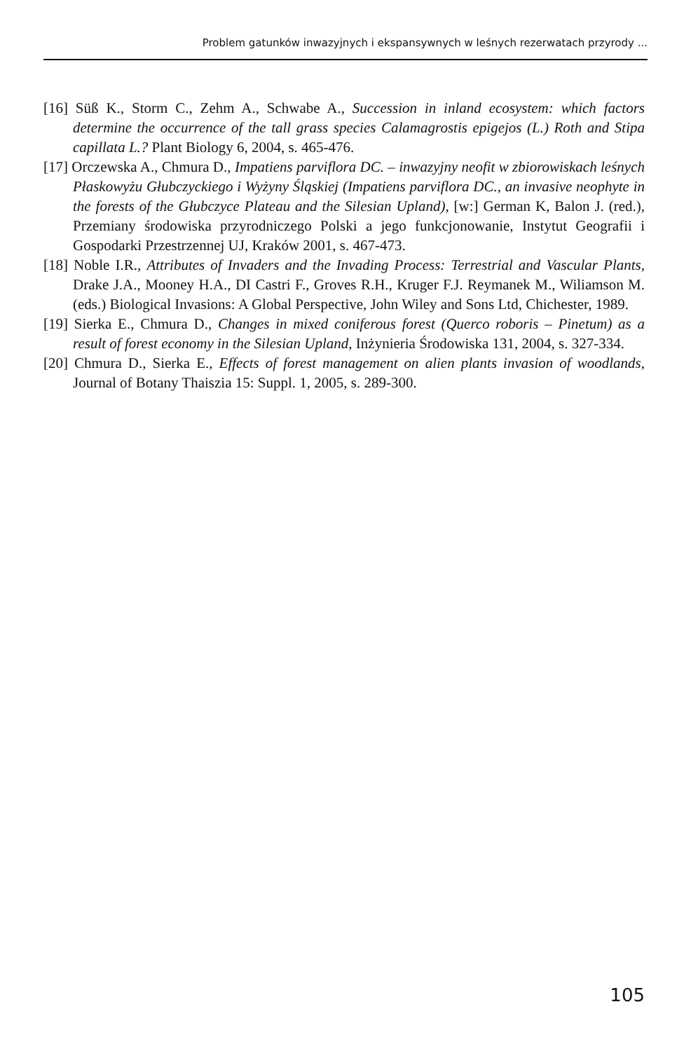Problem gatunków inwazyjnych i ekspansywnych w leśnych rezerwatach przyrody ...
[16] Süß K., Storm C., Zehm A., Schwabe A., Succession in inland ecosystem: which factors determine the occurrence of the tall grass species Calamagrostis epigejos (L.) Roth and Stipa capillata L.? Plant Biology 6, 2004, s. 465-476.
[17] Orczewska A., Chmura D., Impatiens parviflora DC. – inwazyjny neofit w zbiorowiskach leśnych Płaskowyżu Głubczyckiego i Wyżyny Śląskiej (Impatiens parviflora DC., an invasive neophyte in the forests of the Głubczyce Plateau and the Silesian Upland), [w:] German K, Balon J. (red.), Przemiany środowiska przyrodniczego Polski a jego funkcjonowanie, Instytut Geografii i Gospodarki Przestrzennej UJ, Kraków 2001, s. 467-473.
[18] Noble I.R., Attributes of Invaders and the Invading Process: Terrestrial and Vascular Plants, Drake J.A., Mooney H.A., DI Castri F., Groves R.H., Kruger F.J. Reymanek M., Wiliamson M. (eds.) Biological Invasions: A Global Perspective, John Wiley and Sons Ltd, Chichester, 1989.
[19] Sierka E., Chmura D., Changes in mixed coniferous forest (Querco roboris – Pinetum) as a result of forest economy in the Silesian Upland, Inżynieria Środowiska 131, 2004, s. 327-334.
[20] Chmura D., Sierka E., Effects of forest management on alien plants invasion of woodlands, Journal of Botany Thaiszia 15: Suppl. 1, 2005, s. 289-300.
105